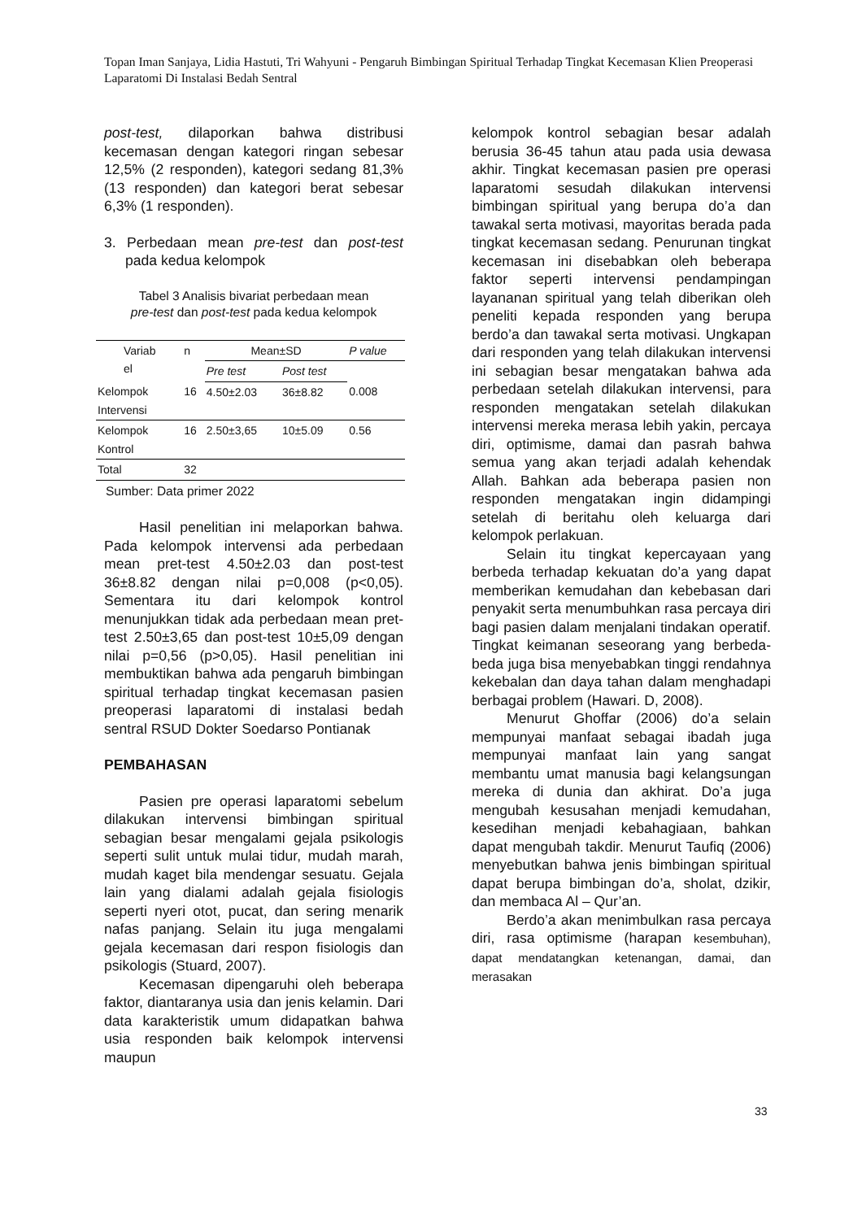Topan Iman Sanjaya, Lidia Hastuti, Tri Wahyuni - Pengaruh Bimbingan Spiritual Terhadap Tingkat Kecemasan Klien Preoperasi Laparatomi Di Instalasi Bedah Sentral
post-test, dilaporkan bahwa distribusi kecemasan dengan kategori ringan sebesar 12,5% (2 responden), kategori sedang 81,3% (13 responden) dan kategori berat sebesar 6,3% (1 responden).
3. Perbedaan mean pre-test dan post-test pada kedua kelompok
Tabel 3 Analisis bivariat perbedaan mean
pre-test dan post-test pada kedua kelompok
| Variab el | n | Mean±SD | | P value |
| --- | --- | --- | --- | --- |
| | | Pre test | Post test | |
| Kelompok Intervensi | 16 | 4.50±2.03 | 36±8.82 | 0.008 |
| Kelompok Kontrol | 16 | 2.50±3,65 | 10±5.09 | 0.56 |
| Total | 32 | | | |
Sumber: Data primer 2022
Hasil penelitian ini melaporkan bahwa. Pada kelompok intervensi ada perbedaan mean pret-test 4.50±2.03 dan post-test 36±8.82 dengan nilai p=0,008 (p<0,05). Sementara itu dari kelompok kontrol menunjukkan tidak ada perbedaan mean pret-test 2.50±3,65 dan post-test 10±5,09 dengan nilai p=0,56 (p>0,05). Hasil penelitian ini membuktikan bahwa ada pengaruh bimbingan spiritual terhadap tingkat kecemasan pasien preoperasi laparatomi di instalasi bedah sentral RSUD Dokter Soedarso Pontianak
PEMBAHASAN
Pasien pre operasi laparatomi sebelum dilakukan intervensi bimbingan spiritual sebagian besar mengalami gejala psikologis seperti sulit untuk mulai tidur, mudah marah, mudah kaget bila mendengar sesuatu. Gejala lain yang dialami adalah gejala fisiologis seperti nyeri otot, pucat, dan sering menarik nafas panjang. Selain itu juga mengalami gejala kecemasan dari respon fisiologis dan psikologis (Stuard, 2007).
Kecemasan dipengaruhi oleh beberapa faktor, diantaranya usia dan jenis kelamin. Dari data karakteristik umum didapatkan bahwa usia responden baik kelompok intervensi maupun
kelompok kontrol sebagian besar adalah berusia 36-45 tahun atau pada usia dewasa akhir. Tingkat kecemasan pasien pre operasi laparatomi sesudah dilakukan intervensi bimbingan spiritual yang berupa do’a dan tawakal serta motivasi, mayoritas berada pada tingkat kecemasan sedang. Penurunan tingkat kecemasan ini disebabkan oleh beberapa faktor seperti intervensi pendampingan layananan spiritual yang telah diberikan oleh peneliti kepada responden yang berupa berdo’a dan tawakal serta motivasi. Ungkapan dari responden yang telah dilakukan intervensi ini sebagian besar mengatakan bahwa ada perbedaan setelah dilakukan intervensi, para responden mengatakan setelah dilakukan intervensi mereka merasa lebih yakin, percaya diri, optimisme, damai dan pasrah bahwa semua yang akan terjadi adalah kehendak Allah. Bahkan ada beberapa pasien non responden mengatakan ingin didampingi setelah di beritahu oleh keluarga dari kelompok perlakuan.
Selain itu tingkat kepercayaan yang berbeda terhadap kekuatan do’a yang dapat memberikan kemudahan dan kebebasan dari penyakit serta menumbuhkan rasa percaya diri bagi pasien dalam menjalani tindakan operatif. Tingkat keimanan seseorang yang berbeda-beda juga bisa menyebabkan tinggi rendahnya kekebalan dan daya tahan dalam menghadapi berbagai problem (Hawari. D, 2008).
Menurut Ghoffar (2006) do’a selain mempunyai manfaat sebagai ibadah juga mempunyai manfaat lain yang sangat membantu umat manusia bagi kelangsungan mereka di dunia dan akhirat. Do’a juga mengubah kesusahan menjadi kemudahan, kesedihan menjadi kebahagiaan, bahkan dapat mengubah takdir. Menurut Taufiq (2006) menyebutkan bahwa jenis bimbingan spiritual dapat berupa bimbingan do’a, sholat, dzikir, dan membaca Al – Qur’an.
Berdo’a akan menimbulkan rasa percaya diri, rasa optimisme (harapan kesembuhan), dapat mendatangkan ketenangan, damai, dan merasakan
33